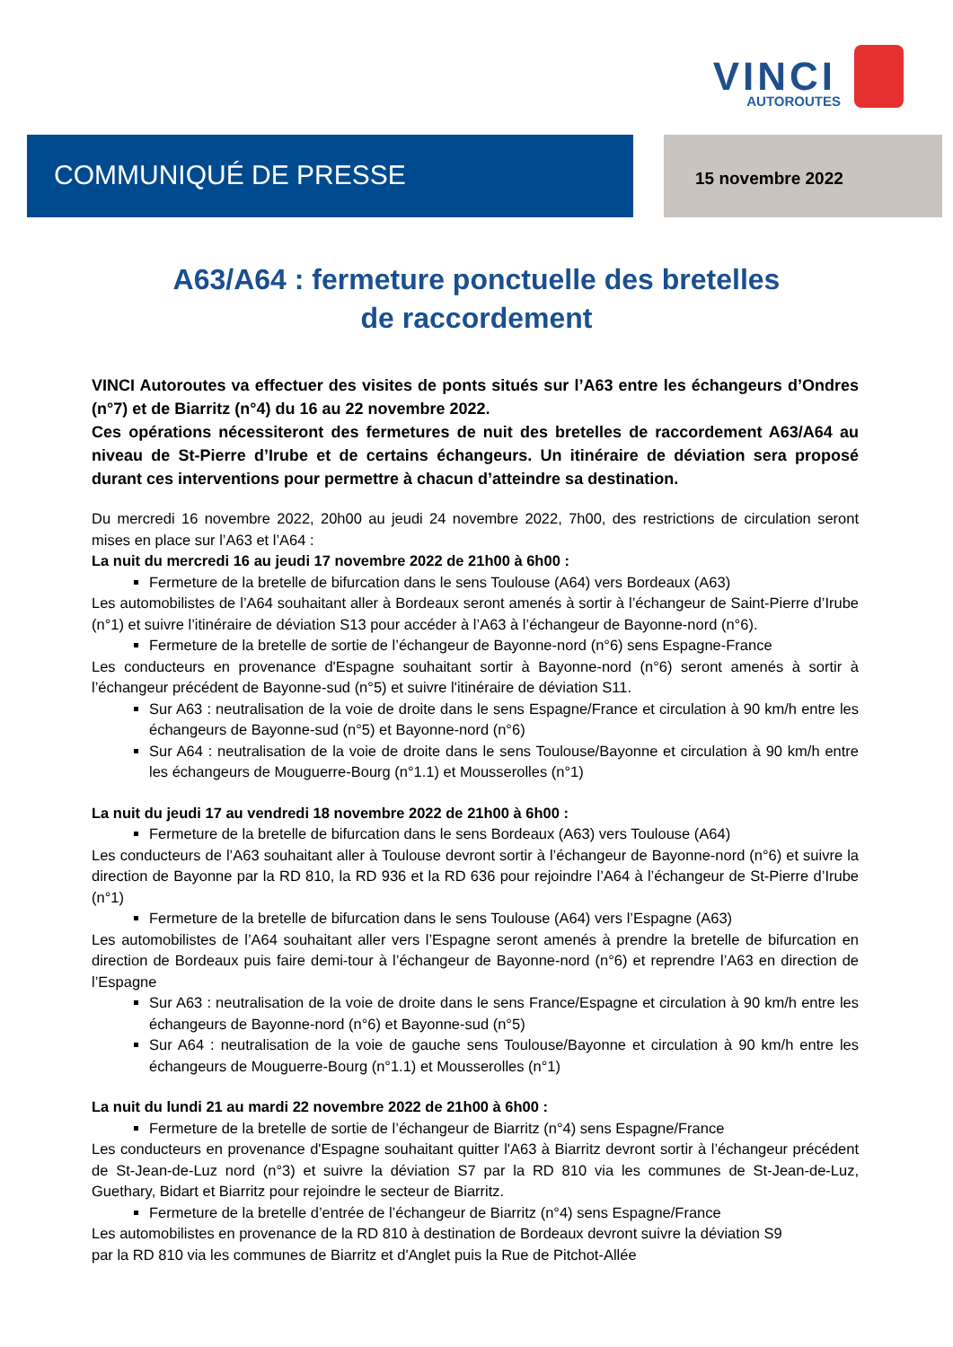VINCI
AUTOROUTES
COMMUNIQUÉ DE PRESSE
15 novembre 2022
A63/A64 : fermeture ponctuelle des bretelles
de raccordement
VINCI Autoroutes va effectuer des visites de ponts situés sur l’A63 entre les échangeurs d’Ondres (n°7) et de Biarritz (n°4) du 16 au 22 novembre 2022.
Ces opérations nécessiteront des fermetures de nuit des bretelles de raccordement A63/A64 au niveau de St-Pierre d’Irube et de certains échangeurs. Un itinéraire de déviation sera proposé durant ces interventions pour permettre à chacun d’atteindre sa destination.
Du mercredi 16 novembre 2022, 20h00 au jeudi 24 novembre 2022, 7h00, des restrictions de circulation seront mises en place sur l’A63 et l’A64 :
La nuit du mercredi 16 au jeudi 17 novembre 2022 de 21h00 à 6h00 :
Fermeture de la bretelle de bifurcation dans le sens Toulouse (A64) vers Bordeaux (A63)
Les automobilistes de l’A64 souhaitant aller à Bordeaux seront amenés à sortir à l’échangeur de Saint-Pierre d’Irube (n°1) et suivre l’itinéraire de déviation S13 pour accéder à l’A63 à l’échangeur de Bayonne-nord (n°6).
Fermeture de la bretelle de sortie de l’échangeur de Bayonne-nord (n°6) sens Espagne-France
Les conducteurs en provenance d'Espagne souhaitant sortir à Bayonne-nord (n°6) seront amenés à sortir à l’échangeur précédent de Bayonne-sud (n°5) et suivre l'itinéraire de déviation S11.
Sur A63 : neutralisation de la voie de droite dans le sens Espagne/France et circulation à 90 km/h entre les échangeurs de Bayonne-sud (n°5) et Bayonne-nord (n°6)
Sur A64 : neutralisation de la voie de droite dans le sens Toulouse/Bayonne et circulation à 90 km/h entre les échangeurs de Mouguerre-Bourg (n°1.1) et Mousserolles (n°1)
La nuit du jeudi 17 au vendredi 18 novembre 2022 de 21h00 à 6h00 :
Fermeture de la bretelle de bifurcation dans le sens Bordeaux (A63) vers Toulouse (A64)
Les conducteurs de l’A63 souhaitant aller à Toulouse devront sortir à l’échangeur de Bayonne-nord (n°6) et suivre la direction de Bayonne par la RD 810, la RD 936 et la RD 636 pour rejoindre l’A64 à l’échangeur de St-Pierre d’Irube (n°1)
Fermeture de la bretelle de bifurcation dans le sens Toulouse (A64) vers l’Espagne (A63)
Les automobilistes de l’A64 souhaitant aller vers l’Espagne seront amenés à prendre la bretelle de bifurcation en direction de Bordeaux puis faire demi-tour à l’échangeur de Bayonne-nord (n°6) et reprendre l’A63 en direction de l’Espagne
Sur A63 : neutralisation de la voie de droite dans le sens France/Espagne et circulation à 90 km/h entre les échangeurs de Bayonne-nord (n°6) et Bayonne-sud (n°5)
Sur A64 : neutralisation de la voie de gauche sens Toulouse/Bayonne et circulation à 90 km/h entre les échangeurs de Mouguerre-Bourg (n°1.1) et Mousserolles (n°1)
La nuit du lundi 21 au mardi 22 novembre 2022 de 21h00 à 6h00 :
Fermeture de la bretelle de sortie de l’échangeur de Biarritz (n°4) sens Espagne/France
Les conducteurs en provenance d'Espagne souhaitant quitter l'A63 à Biarritz devront sortir à l’échangeur précédent de St-Jean-de-Luz nord (n°3) et suivre la déviation S7 par la RD 810 via les communes de St-Jean-de-Luz, Guethary, Bidart et Biarritz pour rejoindre le secteur de Biarritz.
Fermeture de la bretelle d’entrée de l’échangeur de Biarritz (n°4) sens Espagne/France
Les automobilistes en provenance de la RD 810 à destination de Bordeaux devront suivre la déviation S9
par la RD 810 via les communes de Biarritz et d'Anglet puis la Rue de Pitchot-Allée